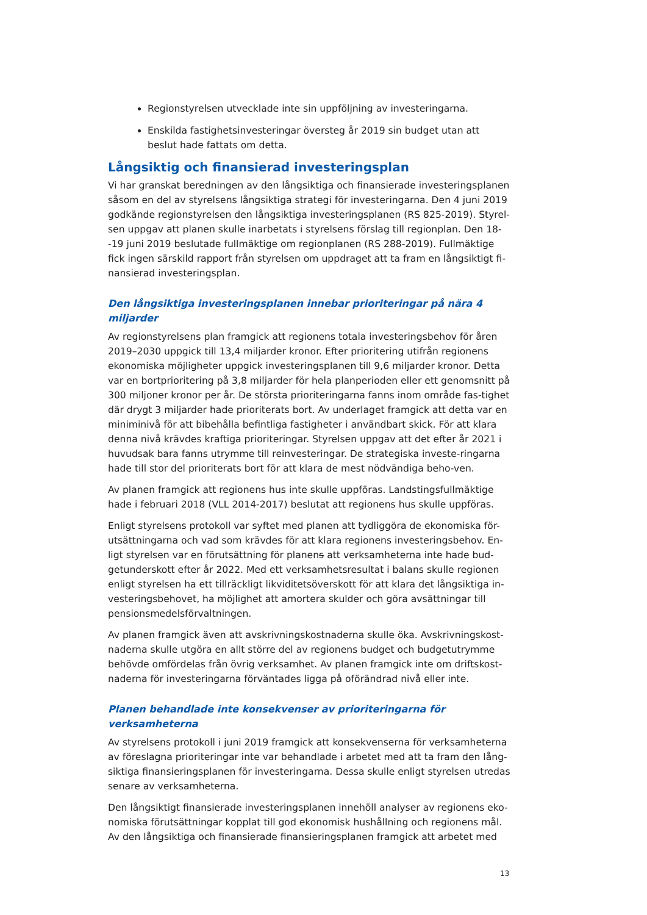Regionstyrelsen utvecklade inte sin uppföljning av investeringarna.
Enskilda fastighetsinvesteringar översteg år 2019 sin budget utan att beslut hade fattats om detta.
Långsiktig och finansierad investeringsplan
Vi har granskat beredningen av den långsiktiga och finansierade investeringsplanen såsom en del av styrelsens långsiktiga strategi för investeringarna. Den 4 juni 2019 godkände regionstyrelsen den långsiktiga investeringsplanen (RS 825-2019). Styrel-sen uppgav att planen skulle inarbetats i styrelsens förslag till regionplan. Den 18--19 juni 2019 beslutade fullmäktige om regionplanen (RS 288-2019). Fullmäktige fick ingen särskild rapport från styrelsen om uppdraget att ta fram en långsiktigt fi-nansierad investeringsplan.
Den långsiktiga investeringsplanen innebar prioriteringar på nära 4 miljarder
Av regionstyrelsens plan framgick att regionens totala investeringsbehov för åren 2019–2030 uppgick till 13,4 miljarder kronor. Efter prioritering utifrån regionens ekonomiska möjligheter uppgick investeringsplanen till 9,6 miljarder kronor. Detta var en bortprioritering på 3,8 miljarder för hela planperioden eller ett genomsnitt på 300 miljoner kronor per år. De största prioriteringarna fanns inom område fas-tighet där drygt 3 miljarder hade prioriterats bort. Av underlaget framgick att detta var en miniminivå för att bibehålla befintliga fastigheter i användbart skick. För att klara denna nivå krävdes kraftiga prioriteringar. Styrelsen uppgav att det efter år 2021 i huvudsak bara fanns utrymme till reinvesteringar. De strategiska investe-ringarna hade till stor del prioriterats bort för att klara de mest nödvändiga beho-ven.
Av planen framgick att regionens hus inte skulle uppföras. Landstingsfullmäktige hade i februari 2018 (VLL 2014-2017) beslutat att regionens hus skulle uppföras.
Enligt styrelsens protokoll var syftet med planen att tydliggöra de ekonomiska för-utsättningarna och vad som krävdes för att klara regionens investeringsbehov. En-ligt styrelsen var en förutsättning för planens att verksamheterna inte hade bud-getunderskott efter år 2022. Med ett verksamhetsresultat i balans skulle regionen enligt styrelsen ha ett tillräckligt likviditetsöverskott för att klara det långsiktiga in-vesteringsbehovet, ha möjlighet att amortera skulder och göra avsättningar till pensionsmedelsförvaltningen.
Av planen framgick även att avskrivningskostnaderna skulle öka. Avskrivningskost-naderna skulle utgöra en allt större del av regionens budget och budgetutrymme behövde omfördelas från övrig verksamhet. Av planen framgick inte om driftskost-naderna för investeringarna förväntades ligga på oförändrad nivå eller inte.
Planen behandlade inte konsekvenser av prioriteringarna för verksamheterna
Av styrelsens protokoll i juni 2019 framgick att konsekvenserna för verksamheterna av föreslagna prioriteringar inte var behandlade i arbetet med att ta fram den lång-siktiga finansieringsplanen för investeringarna. Dessa skulle enligt styrelsen utredas senare av verksamheterna.
Den långsiktigt finansierade investeringsplanen innehöll analyser av regionens eko-nomiska förutsättningar kopplat till god ekonomisk hushållning och regionens mål. Av den långsiktiga och finansierade finansieringsplanen framgick att arbetet med
13